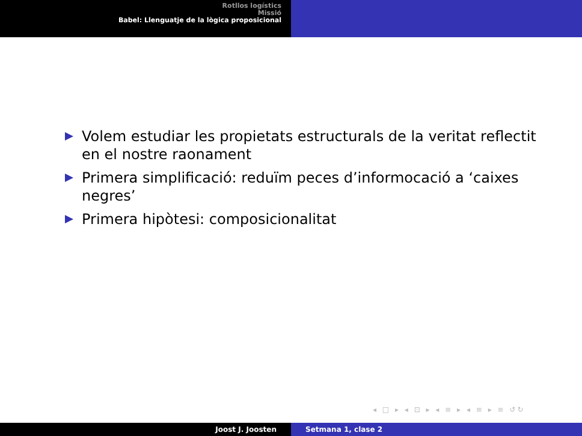Rotllos logístics
Missió
Babel: Llenguatje de la lògica proposicional
Volem estudiar les propietats estructurals de la veritat reflectit en el nostre raonament
Primera simplificació: reduïm peces d’informocació a ‘caixes negres’
Primera hipòtesi: composicionalitat
◂ □ ▸ ◂ ⊡ ▸ ◂ ≡ ▸ ◂ ≡ ▸ ≡ ↺↻
Joost J. Joosten Setmana 1, clase 2